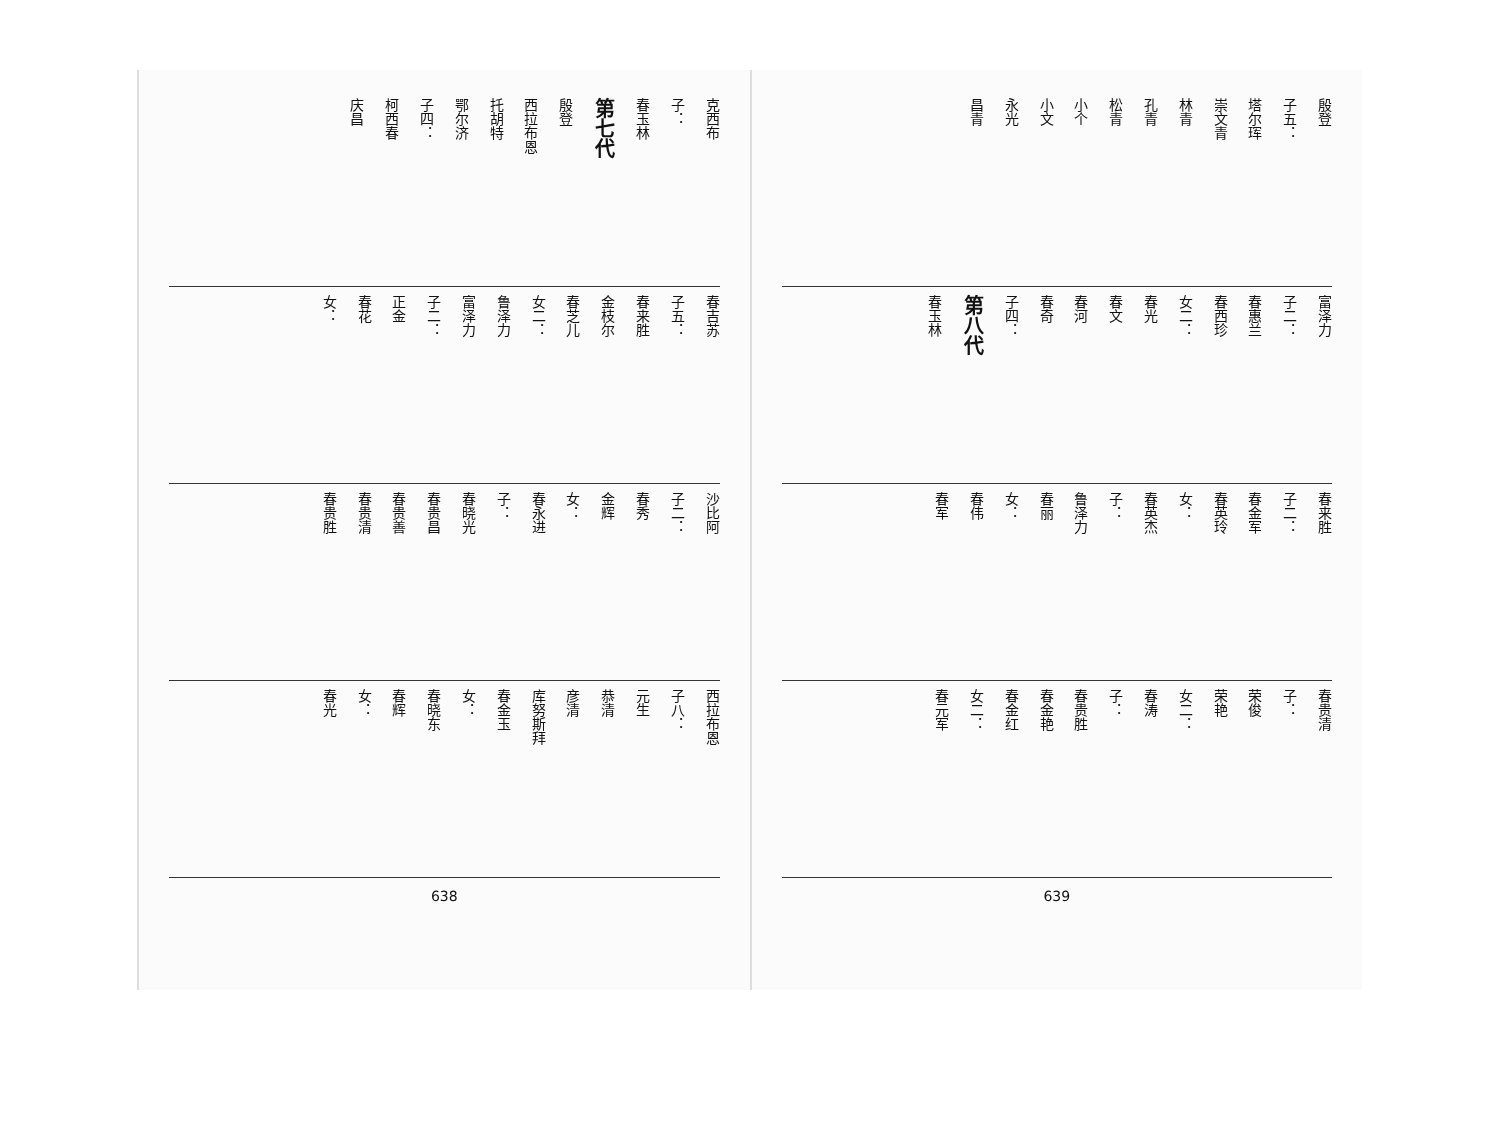克西布 子： 春玉林 第七代 殷登 西拉布恩 托胡特 鄂尔济 子四： 柯西春 庆昌
春吉苏 子五： 春来胜 金枝尔 春芝儿 女二： 鲁泽力 富泽力 子二： 正金 春花 女：
沙比阿 子二： 春秀 金辉 女： 春永进 子： 春晓光 春贵昌 春贵善 春贵清 春贵胜
西拉布恩 子八： 元生 恭清 彦清 库努斯拜 春金玉 女： 春晓东 春辉 女： 春光
638
殷登 子五： 塔尔珲 崇文青 林青 孔青 松青 小个 小文 永光 昌青
富泽力 子二： 春惠兰 春西珍 女二： 春光 春文 春河 春奇 子四： 第八代 春玉林
春来胜 子二： 春金军 春英玲 女： 春英杰 子： 鲁泽力 春丽 女： 春伟 春军
春贵清 子： 荣俊 荣艳 女二： 春涛 子： 春贵胜 春金艳 春金红 女二： 春元军
639